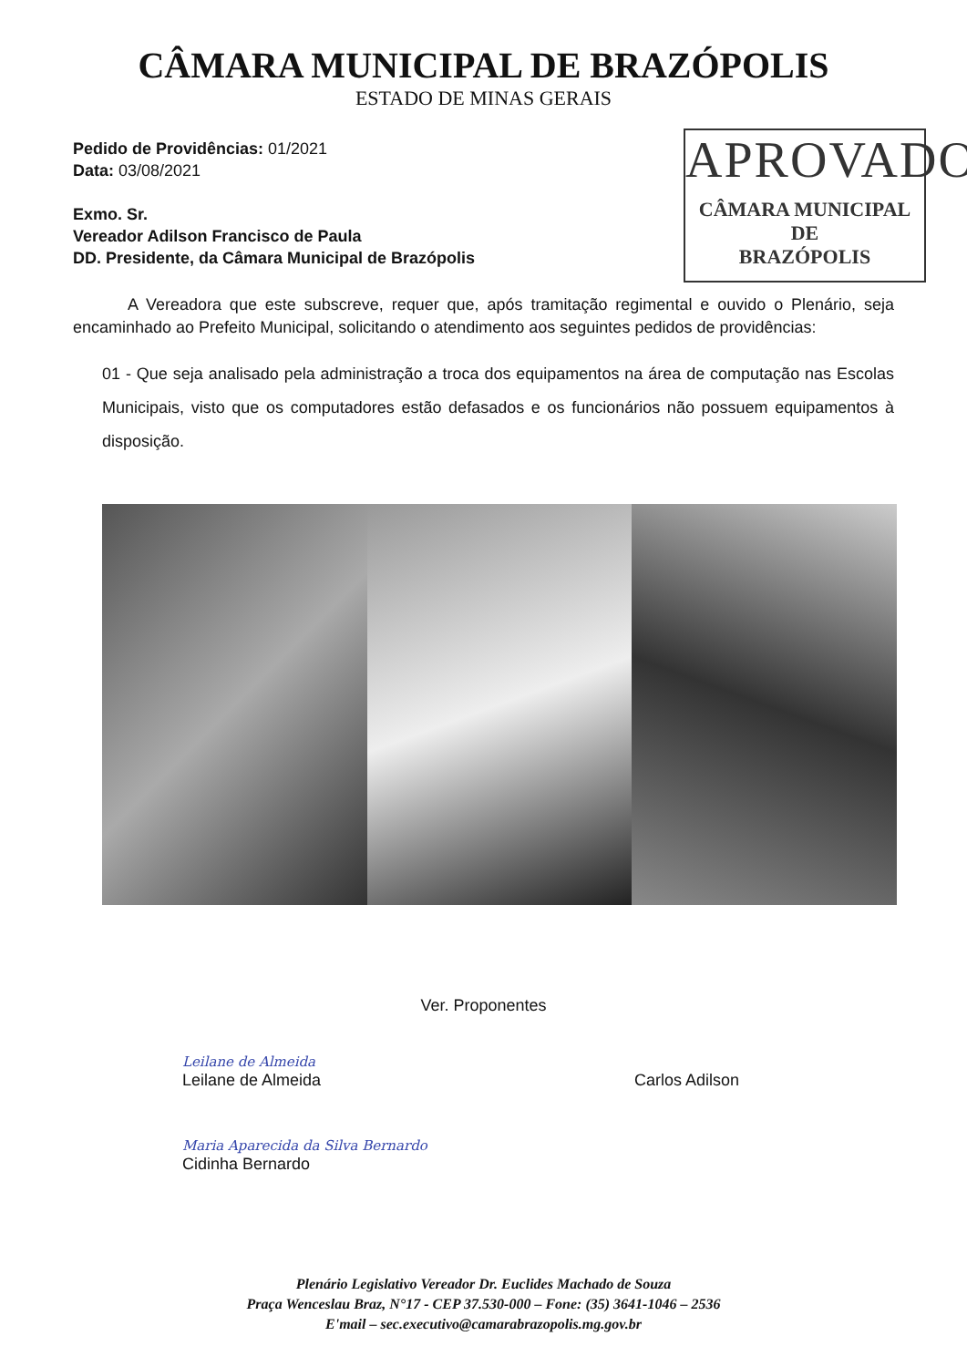CÂMARA MUNICIPAL DE BRAZÓPOLIS
ESTADO DE MINAS GERAIS
Pedido de Providências: 01/2021
Data: 03/08/2021
Exmo. Sr.
Vereador Adilson Francisco de Paula
DD. Presidente, da Câmara Municipal de Brazópolis
APROVADO
CÂMARA MUNICIPAL DE
BRAZÓPOLIS
A Vereadora que este subscreve, requer que, após tramitação regimental e ouvido o Plenário, seja encaminhado ao Prefeito Municipal, solicitando o atendimento aos seguintes pedidos de providências:
01 - Que seja analisado pela administração a troca dos equipamentos na área de computação nas Escolas Municipais, visto que os computadores estão defasados e os funcionários não possuem equipamentos à disposição.
Ver. Proponentes
Leilane de Almeida
Leilane de Almeida
Carlos Adilson
Maria Aparecida da Silva Bernardo
Cidinha Bernardo
Plenário Legislativo Vereador Dr. Euclides Machado de Souza
Praça Wenceslau Braz, N°17 - CEP 37.530-000 – Fone: (35) 3641-1046 – 2536
E'mail – sec.executivo@camarabrazopolis.mg.gov.br